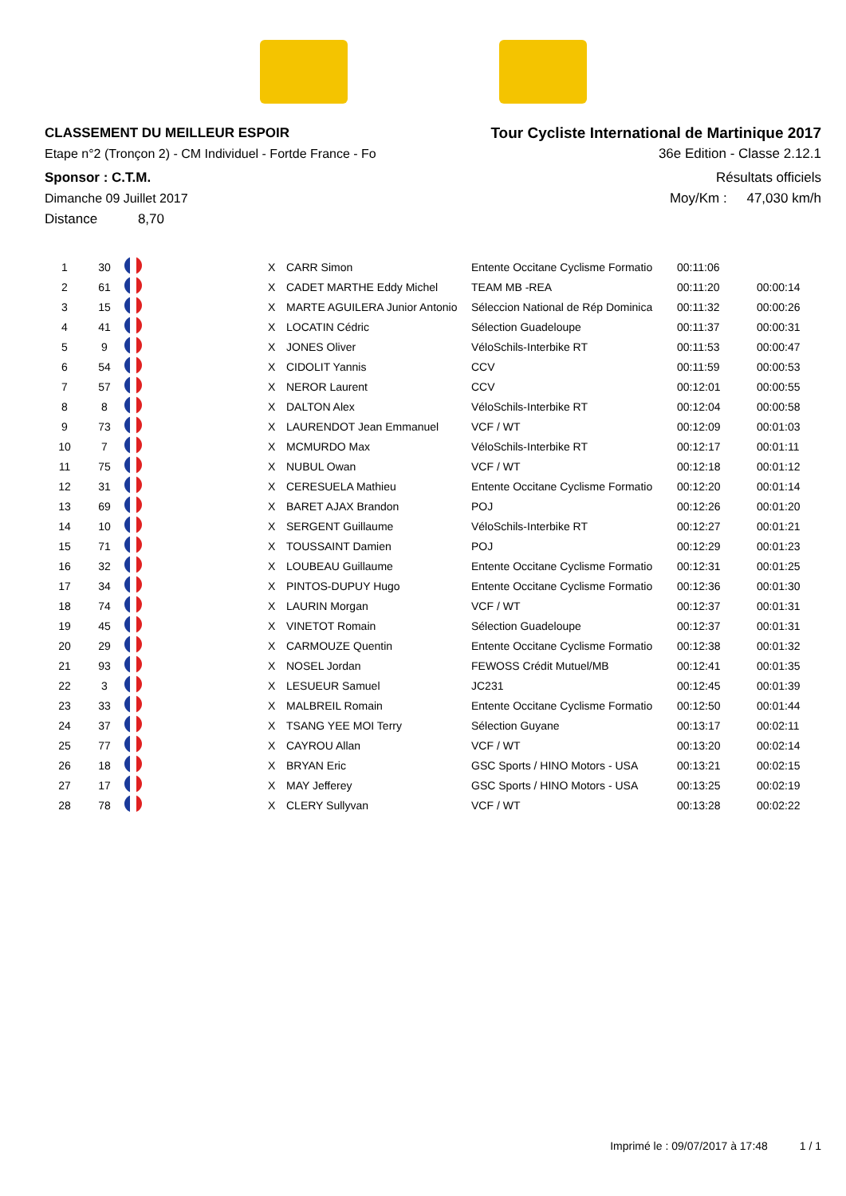CLASSEMENT DU MEILLEUR ESPOIR
Etape n°2 (Tronçon 2) - CM Individuel - Fortde France - Fo
Sponsor : C.T.M.
Dimanche 09 Juillet 2017
Distance 8,70
Tour Cycliste International de Martinique 2017
36e Edition - Classe 2.12.1
Résultats officiels
Moy/Km : 47,030 km/h
| 1 | 30 | | X | CARR Simon | Entente Occitane Cyclisme Formatio | 00:11:06 | |
| 2 | 61 | | X | CADET MARTHE Eddy Michel | TEAM MB -REA | 00:11:20 | 00:00:14 |
| 3 | 15 | | X | MARTE AGUILERA Junior Antonio | Séleccion National de Rép Dominica | 00:11:32 | 00:00:26 |
| 4 | 41 | | X | LOCATIN Cédric | Sélection Guadeloupe | 00:11:37 | 00:00:31 |
| 5 | 9 | | X | JONES Oliver | VéloSchils-Interbike RT | 00:11:53 | 00:00:47 |
| 6 | 54 | | X | CIDOLIT Yannis | CCV | 00:11:59 | 00:00:53 |
| 7 | 57 | | X | NEROR Laurent | CCV | 00:12:01 | 00:00:55 |
| 8 | 8 | | X | DALTON Alex | VéloSchils-Interbike RT | 00:12:04 | 00:00:58 |
| 9 | 73 | | X | LAURENDOT Jean Emmanuel | VCF / WT | 00:12:09 | 00:01:03 |
| 10 | 7 | | X | MCMURDO Max | VéloSchils-Interbike RT | 00:12:17 | 00:01:11 |
| 11 | 75 | | X | NUBUL Owan | VCF / WT | 00:12:18 | 00:01:12 |
| 12 | 31 | | X | CERESUELA Mathieu | Entente Occitane Cyclisme Formatio | 00:12:20 | 00:01:14 |
| 13 | 69 | | X | BARET AJAX Brandon | POJ | 00:12:26 | 00:01:20 |
| 14 | 10 | | X | SERGENT Guillaume | VéloSchils-Interbike RT | 00:12:27 | 00:01:21 |
| 15 | 71 | | X | TOUSSAINT Damien | POJ | 00:12:29 | 00:01:23 |
| 16 | 32 | | X | LOUBEAU Guillaume | Entente Occitane Cyclisme Formatio | 00:12:31 | 00:01:25 |
| 17 | 34 | | X | PINTOS-DUPUY Hugo | Entente Occitane Cyclisme Formatio | 00:12:36 | 00:01:30 |
| 18 | 74 | | X | LAURIN Morgan | VCF / WT | 00:12:37 | 00:01:31 |
| 19 | 45 | | X | VINETOT Romain | Sélection Guadeloupe | 00:12:37 | 00:01:31 |
| 20 | 29 | | X | CARMOUZE Quentin | Entente Occitane Cyclisme Formatio | 00:12:38 | 00:01:32 |
| 21 | 93 | | X | NOSEL Jordan | FEWOSS Crédit Mutuel/MB | 00:12:41 | 00:01:35 |
| 22 | 3 | | X | LESUEUR Samuel | JC231 | 00:12:45 | 00:01:39 |
| 23 | 33 | | X | MALBREIL Romain | Entente Occitane Cyclisme Formatio | 00:12:50 | 00:01:44 |
| 24 | 37 | | X | TSANG YEE MOI Terry | Sélection Guyane | 00:13:17 | 00:02:11 |
| 25 | 77 | | X | CAYROU Allan | VCF / WT | 00:13:20 | 00:02:14 |
| 26 | 18 | | X | BRYAN Eric | GSC Sports / HINO Motors - USA | 00:13:21 | 00:02:15 |
| 27 | 17 | | X | MAY Jefferey | GSC Sports / HINO Motors - USA | 00:13:25 | 00:02:19 |
| 28 | 78 | | X | CLERY Sullyvan | VCF / WT | 00:13:28 | 00:02:22 |
Imprimé le : 09/07/2017 à 17:48 1 / 1